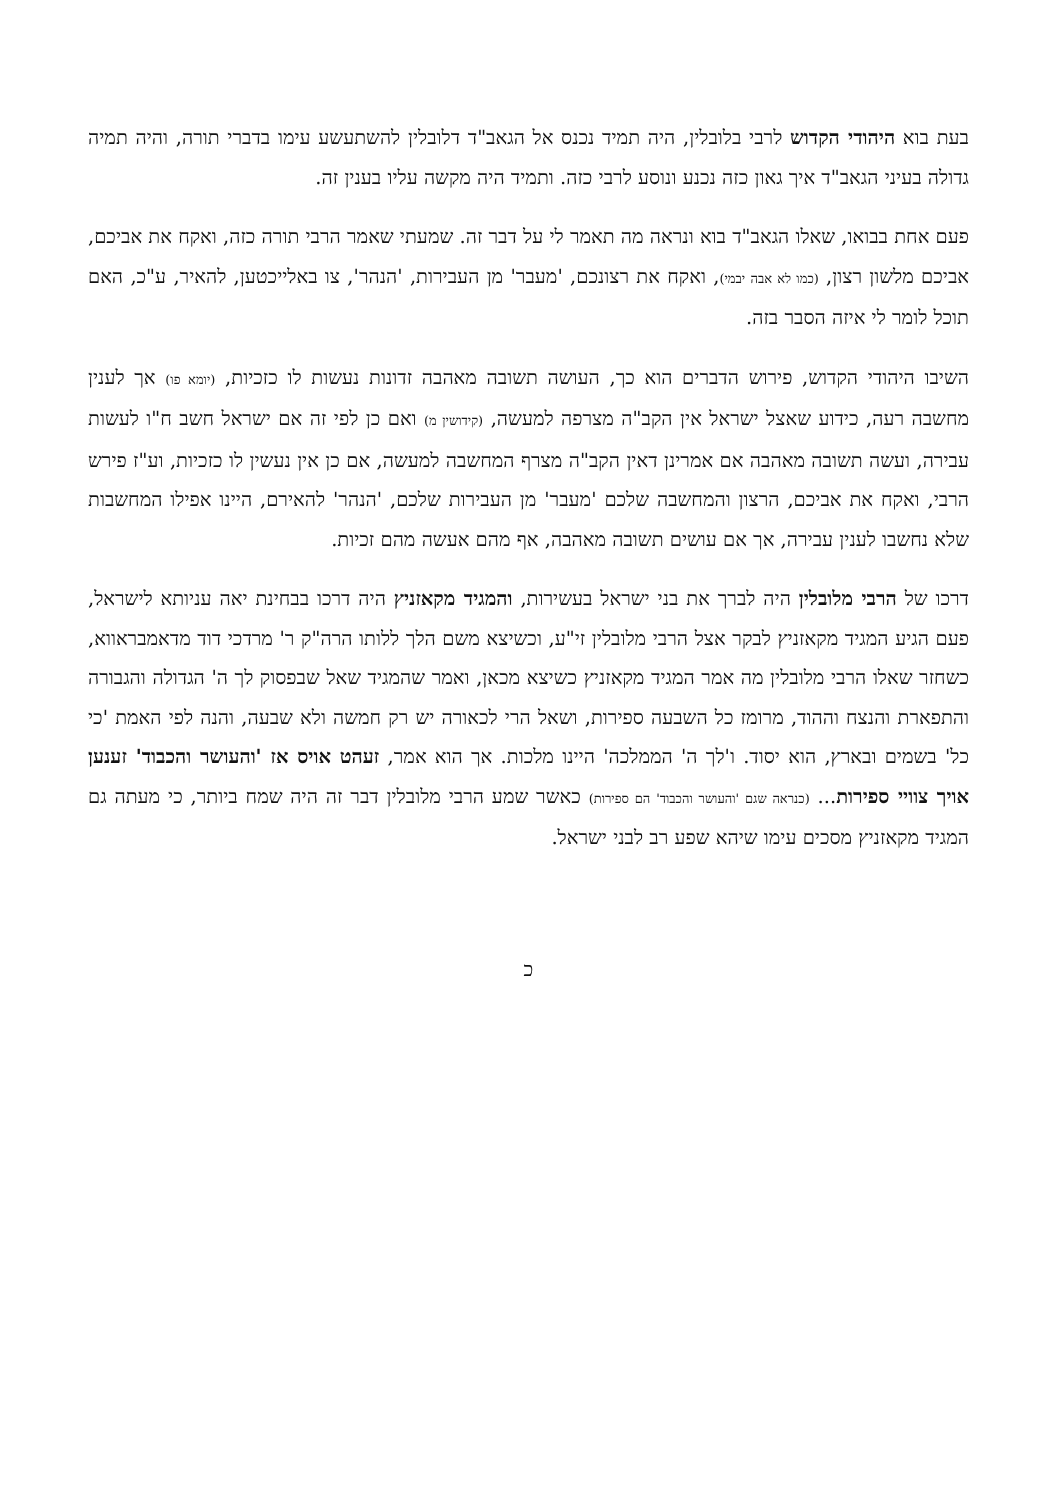בעת בוא היהודי הקדוש לרבי בלובלין, היה תמיד נכנס אל הגאב"ד דלובלין להשתעשע עימו בדברי תורה, והיה תמיה גדולה בעיני הגאב"ד איך גאון כזה נכנע ונוסע לרבי כזה. ותמיד היה מקשה עליו בענין זה.
פעם אחת בבואו, שאלו הגאב"ד בוא ונראה מה תאמר לי על דבר זה. שמעתי שאמר הרבי תורה כזה, ואקח את אביכם, אביכם מלשון רצון, (כמו לא אבה יבמי), ואקח את רצונכם, 'מעבר' מן העבירות, 'הנהר', צו באלייכטען, להאיר, ע"כ, האם תוכל לומר לי איזה הסבר בזה.
השיבו היהודי הקדוש, פירוש הדברים הוא כך, העושה תשובה מאהבה זדונות נעשות לו כזכיות, (יומא פו) אך לענין מחשבה רעה, כידוע שאצל ישראל אין הקב"ה מצרפה למעשה, (קידושין מ) ואם כן לפי זה אם ישראל חשב ח"ו לעשות עבירה, ועשה תשובה מאהבה אם אמרינן דאין הקב"ה מצרף המחשבה למעשה, אם כן אין נעשין לו כזכיות, וע"ז פירש הרבי, ואקח את אביכם, הרצון והמחשבה שלכם 'מעבר' מן העבירות שלכם, 'הנהר' להאירם, היינו אפילו המחשבות שלא נחשבו לענין עבירה, אך אם עושים תשובה מאהבה, אף מהם אעשה מהם זכיות.
דרכו של הרבי מלובלין היה לברך את בני ישראל בעשירות, והמגיד מקאזניץ היה דרכו בבחינת יאה עניותא לישראל, פעם הגיע המגיד מקאזניץ לבקר אצל הרבי מלובלין זי"ע, וכשיצא משם הלך ללותו הרה"ק ר' מרדכי דוד מדאמבראווא, כשחזר שאלו הרבי מלובלין מה אמר המגיד מקאזניץ כשיצא מכאן, ואמר שהמגיד שאל שבפסוק לך ה' הגדולה והגבורה והתפארת והנצח וההוד, מרומז כל השבעה ספירות, ושאל הרי לכאורה יש רק חמשה ולא שבעה, והנה לפי האמת 'כי כל' בשמים ובארץ, הוא יסוד. ו'לך ה' הממלכה' היינו מלכות. אך הוא אמר, זעהט אויס אז 'והעושר והכבוד' זענען אויך צוויי ספירות... (כנראה שגם 'והעושר והכבוד' הם ספירות) כאשר שמע הרבי מלובלין דבר זה היה שמח ביותר, כי מעתה גם המגיד מקאזניץ מסכים עימו שיהא שפע רב לבני ישראל.
כ